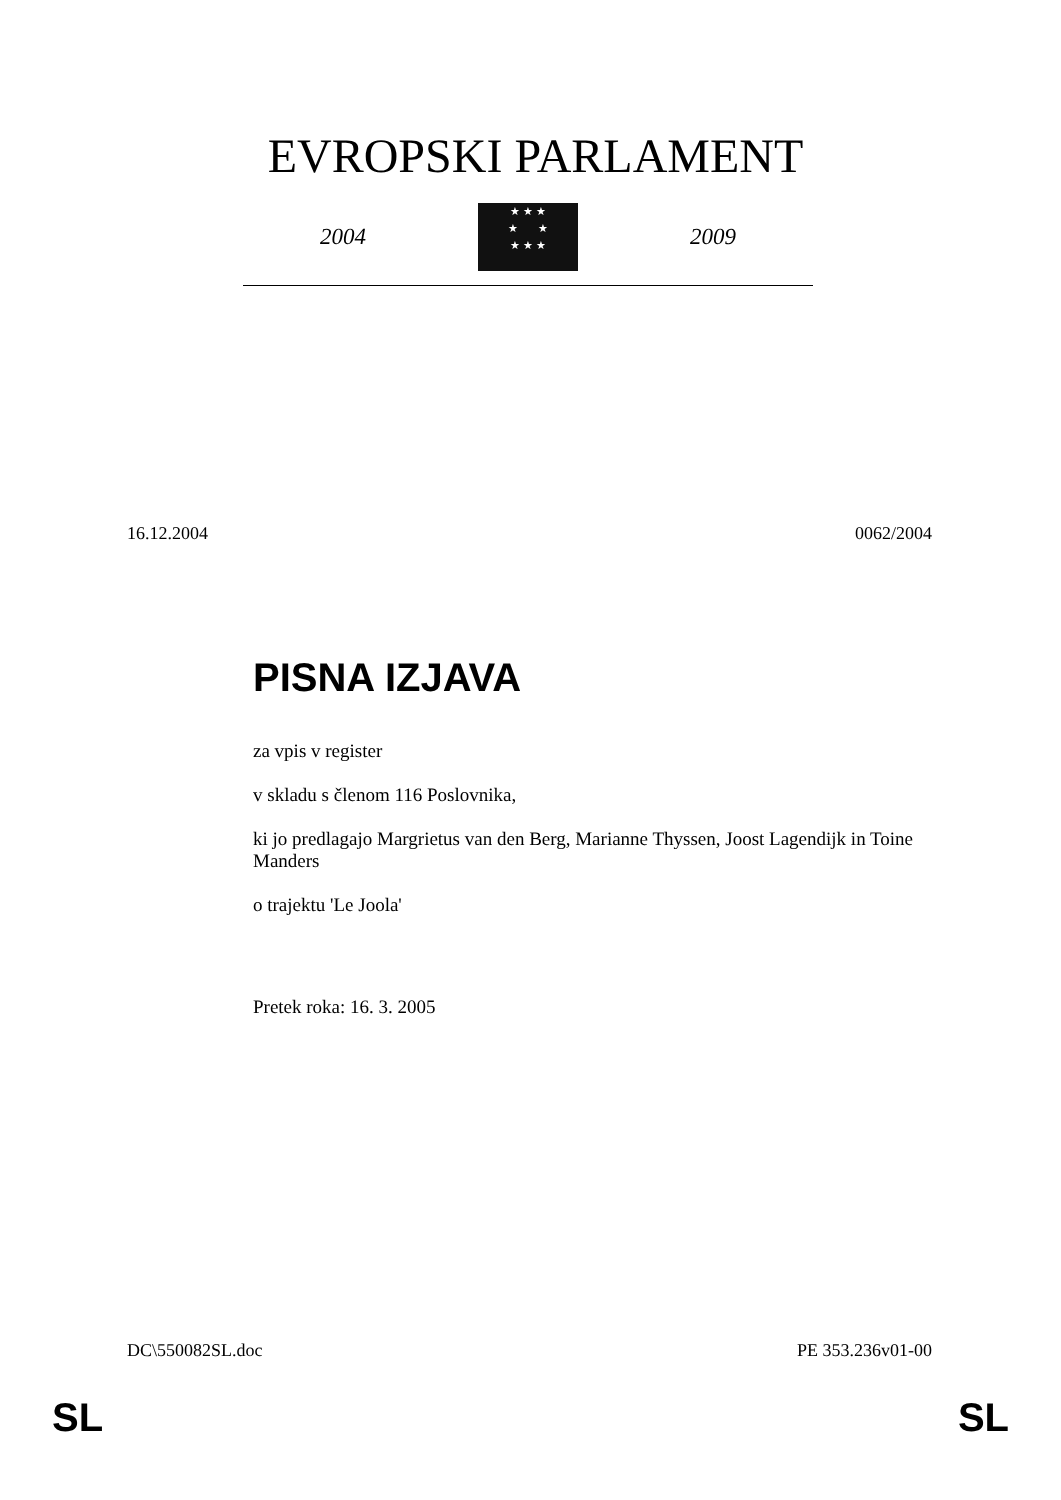EVROPSKI PARLAMENT
2004
★ ★ ★
★ ★
★ ★ ★
2009
16.12.2004 0062/2004
PISNA IZJAVA
za vpis v register
v skladu s členom 116 Poslovnika,
ki jo predlagajo Margrietus van den Berg, Marianne Thyssen, Joost Lagendijk in Toine Manders
o trajektu 'Le Joola'
Pretek roka: 16. 3. 2005
DC\550082SL.doc PE 353.236v01-00
SL SL